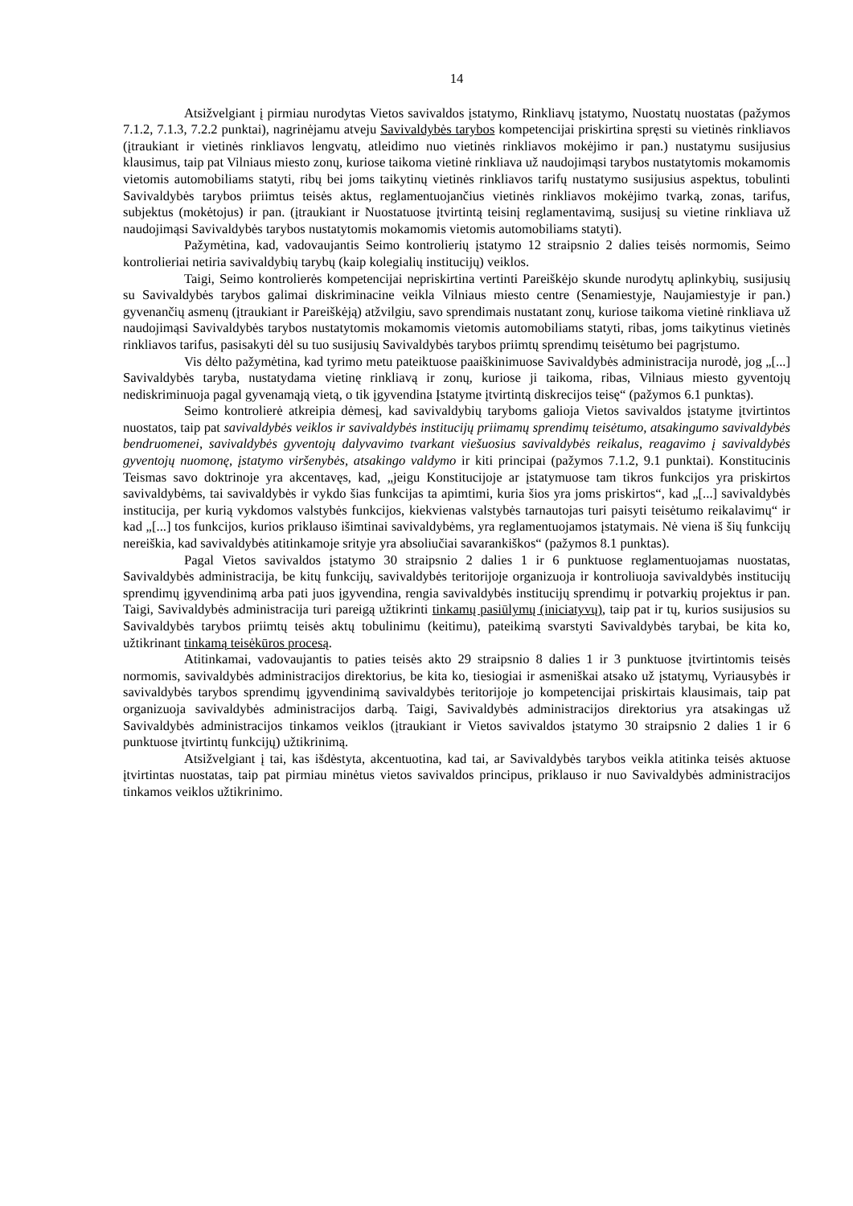14
Atsižvelgiant į pirmiau nurodytas Vietos savivaldos įstatymo, Rinkliavų įstatymo, Nuostatų nuostatas (pažymos 7.1.2, 7.1.3, 7.2.2 punktai), nagrinėjamu atveju Savivaldybės tarybos kompetencijai priskirtina spręsti su vietinės rinkliavos (įtraukiant ir vietinės rinkliavos lengvatų, atleidimo nuo vietinės rinkliavos mokėjimo ir pan.) nustatymu susijusius klausimus, taip pat Vilniaus miesto zonų, kuriose taikoma vietinė rinkliava už naudojimąsi tarybos nustatytomis mokamomis vietomis automobiliams statyti, ribų bei joms taikytinų vietinės rinkliavos tarifų nustatymo susijusius aspektus, tobulinti Savivaldybės tarybos priimtus teisės aktus, reglamentuojančius vietinės rinkliavos mokėjimo tvarką, zonas, tarifus, subjektus (mokėtojus) ir pan. (įtraukiant ir Nuostatuose įtvirtintą teisinį reglamentavimą, susijusį su vietine rinkliava už naudojimąsi Savivaldybės tarybos nustatytomis mokamomis vietomis automobiliams statyti).
Pažymėtina, kad, vadovaujantis Seimo kontrolierių įstatymo 12 straipsnio 2 dalies teisės normomis, Seimo kontrolieriai netiria savivaldybių tarybų (kaip kolegialių institucijų) veiklos.
Taigi, Seimo kontrolierės kompetencijai nepriskirtina vertinti Pareiškėjo skunde nurodytų aplinkybių, susijusių su Savivaldybės tarybos galimai diskriminacine veikla Vilniaus miesto centre (Senamiestyje, Naujamiestyje ir pan.) gyvenančių asmenų (įtraukiant ir Pareiškėją) atžvilgiu, savo sprendimais nustatant zonų, kuriose taikoma vietinė rinkliava už naudojimąsi Savivaldybės tarybos nustatytomis mokamomis vietomis automobiliams statyti, ribas, joms taikytinus vietinės rinkliavos tarifus, pasisakyti dėl su tuo susijusių Savivaldybės tarybos priimtų sprendimų teisėtumo bei pagrįstumo.
Vis dėlto pažymėtina, kad tyrimo metu pateiktuose paaiškinimuose Savivaldybės administracija nurodė, jog „[...] Savivaldybės taryba, nustatydama vietinę rinkliavą ir zonų, kuriose ji taikoma, ribas, Vilniaus miesto gyventojų nediskriminuoja pagal gyvenamąją vietą, o tik įgyvendina Įstatyme įtvirtintą diskrecijos teisę“ (pažymos 6.1 punktas).
Seimo kontrolierė atkreipia dėmesį, kad savivaldybių taryboms galioja Vietos savivaldos įstatyme įtvirtintos nuostatos, taip pat savivaldybės veiklos ir savivaldybės institucijų priimamų sprendimų teisėtumo, atsakingumo savivaldybės bendruomenei, savivaldybės gyventojų dalyvavimo tvarkant viešuosius savivaldybės reikalus, reagavimo į savivaldybės gyventojų nuomonę, įstatymo viršenybės, atsakingo valdymo ir kiti principai (pažymos 7.1.2, 9.1 punktai). Konstitucinis Teismas savo doktrinoje yra akcentavęs, kad, „jeigu Konstitucijoje ar įstatymuose tam tikros funkcijos yra priskirtos savivaldybėms, tai savivaldybės ir vykdo šias funkcijas ta apimtimi, kuria šios yra joms priskirtos“, kad „[...] savivaldybės institucija, per kurią vykdomos valstybės funkcijos, kiekvienas valstybės tarnautojas turi paisyti teisėtumo reikalavimų“ ir kad „[...] tos funkcijos, kurios priklauso išimtinai savivaldybėms, yra reglamentuojamos įstatymais. Nė viena iš šių funkcijų nereiškia, kad savivaldybės atitinkamoje srityje yra absoliučiai savarankiškos“ (pažymos 8.1 punktas).
Pagal Vietos savivaldos įstatymo 30 straipsnio 2 dalies 1 ir 6 punktuose reglamentuojamas nuostatas, Savivaldybės administracija, be kitų funkcijų, savivaldybės teritorijoje organizuoja ir kontroliuoja savivaldybės institucijų sprendimų įgyvendinimą arba pati juos įgyvendina, rengia savivaldybės institucijų sprendimų ir potvarkių projektus ir pan. Taigi, Savivaldybės administracija turi pareigą užtikrinti tinkamų pasiūlymų (iniciatyvų), taip pat ir tų, kurios susijusios su Savivaldybės tarybos priimtų teisės aktų tobulinimu (keitimu), pateikimą svarstyti Savivaldybės tarybai, be kita ko, užtikrinant tinkamą teisėkūros procesą.
Atitinkamai, vadovaujantis to paties teisės akto 29 straipsnio 8 dalies 1 ir 3 punktuose įtvirtintomis teisės normomis, savivaldybės administracijos direktorius, be kita ko, tiesiogiai ir asmeniškai atsako už įstatymų, Vyriausybės ir savivaldybės tarybos sprendimų įgyvendinimą savivaldybės teritorijoje jo kompetencijai priskirtais klausimais, taip pat organizuoja savivaldybės administracijos darbą. Taigi, Savivaldybės administracijos direktorius yra atsakingas už Savivaldybės administracijos tinkamos veiklos (įtraukiant ir Vietos savivaldos įstatymo 30 straipsnio 2 dalies 1 ir 6 punktuose įtvirtintų funkcijų) užtikrinimą.
Atsižvelgiant į tai, kas išdėstyta, akcentuotina, kad tai, ar Savivaldybės tarybos veikla atitinka teisės aktuose įtvirtintas nuostatas, taip pat pirmiau minėtus vietos savivaldos principus, priklauso ir nuo Savivaldybės administracijos tinkamos veiklos užtikrinimo.